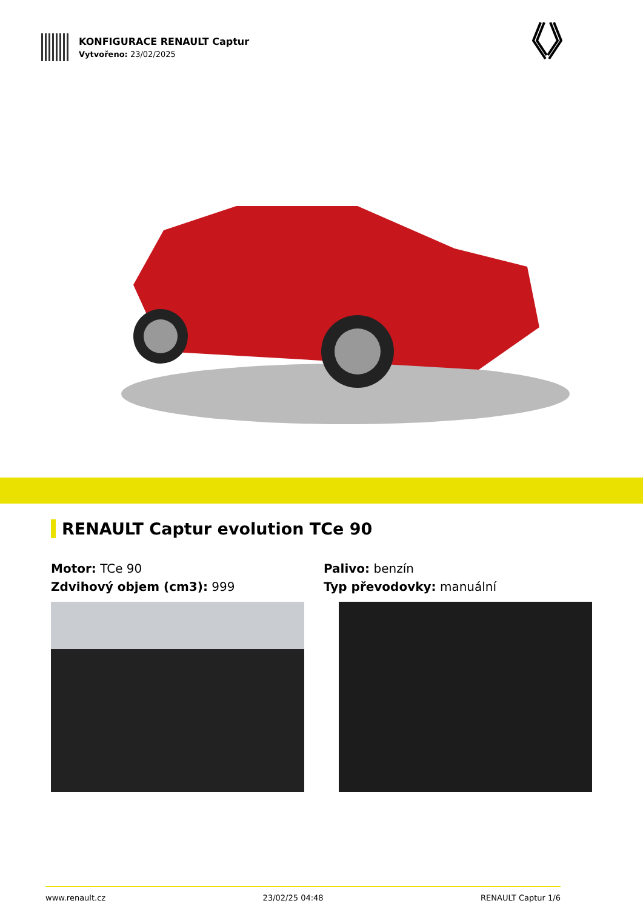KONFIGURACE RENAULT Captur
Vytvořeno: 23/02/2025
RENAULT Captur evolution TCe 90
Motor: TCe 90
Zdvihový objem (cm3): 999
Palivo: benzín
Typ převodovky: manuální
www.renault.cz 23/02/25 04:48 RENAULT Captur 1/6